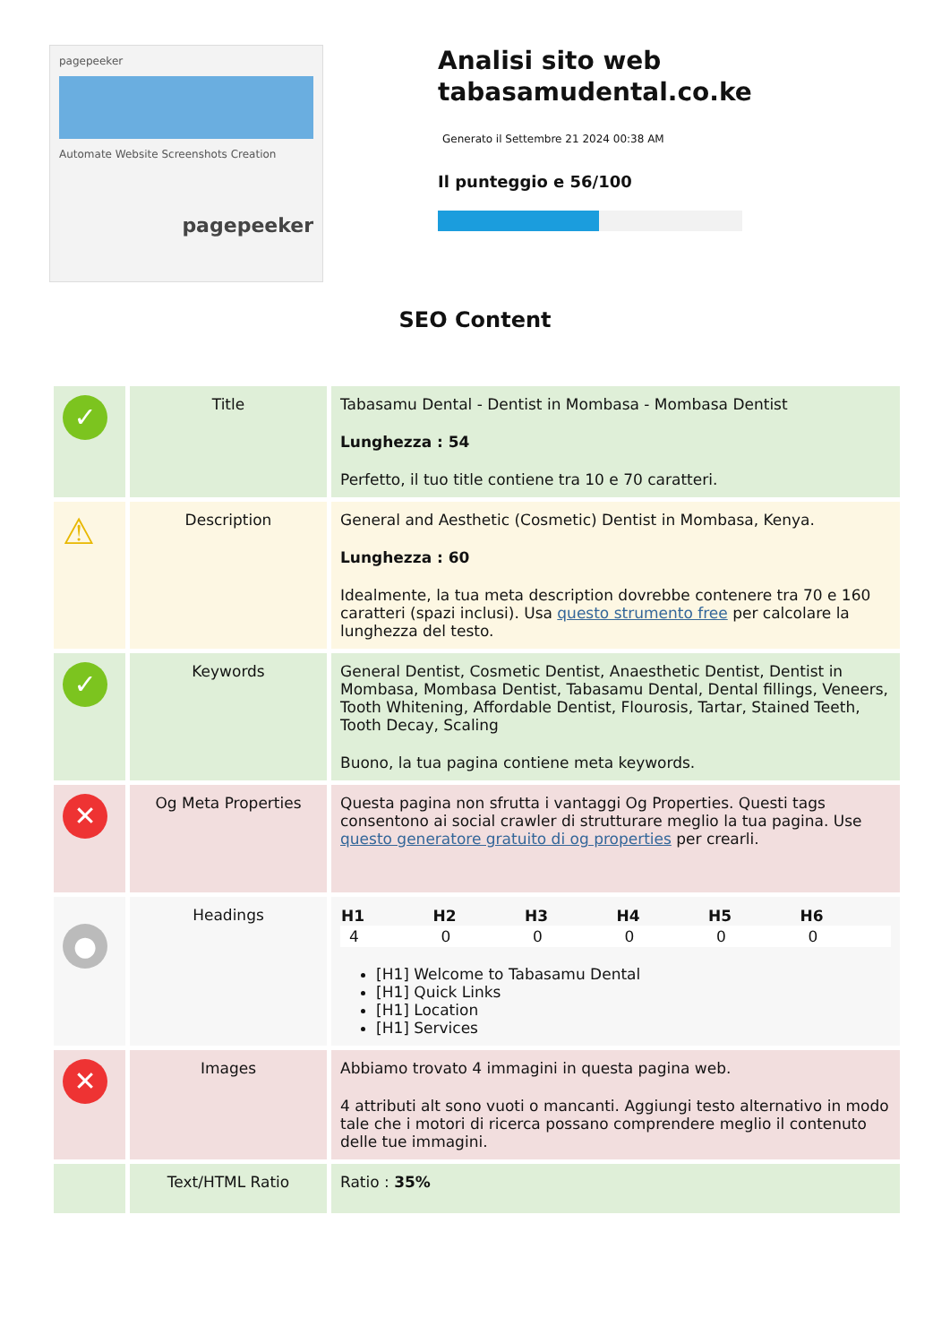pagepeeker
Automate Website Screenshots Creation
pagepeeker
Analisi sito web tabasamudental.co.ke
Generato il Settembre 21 2024 00:38 AM
Il punteggio e 56/100
SEO Content
| ✓ | Title | Tabasamu Dental - Dentist in Mombasa - Mombasa Dentist Lunghezza : 54 Perfetto, il tuo title contiene tra 10 e 70 caratteri. |
| ⚠ | Description | General and Aesthetic (Cosmetic) Dentist in Mombasa, Kenya. Lunghezza : 60 Idealmente, la tua meta description dovrebbe contenere tra 70 e 160 caratteri (spazi inclusi). Usa questo strumento free per calcolare la lunghezza del testo. |
| ✓ | Keywords | General Dentist, Cosmetic Dentist, Anaesthetic Dentist, Dentist in Mombasa, Mombasa Dentist, Tabasamu Dental, Dental fillings, Veneers, Tooth Whitening, Affordable Dentist, Flourosis, Tartar, Stained Teeth, Tooth Decay, Scaling Buono, la tua pagina contiene meta keywords. |
| ✕ | Og Meta Properties | Questa pagina non sfrutta i vantaggi Og Properties. Questi tags consentono ai social crawler di strutturare meglio la tua pagina. Use questo generatore gratuito di og properties per crearli. |
| ● | Headings | / H1 / H2 / H3 / H4 / H5 / H6 / / --- / --- / --- / --- / --- / --- / / 4 / 0 / 0 / 0 / 0 / 0 / [H1] Welcome to Tabasamu Dental [H1] Quick Links [H1] Location [H1] Services |
| ✕ | Images | Abbiamo trovato 4 immagini in questa pagina web. 4 attributi alt sono vuoti o mancanti. Aggiungi testo alternativo in modo tale che i motori di ricerca possano comprendere meglio il contenuto delle tue immagini. |
| | Text/HTML Ratio | Ratio : 35% |